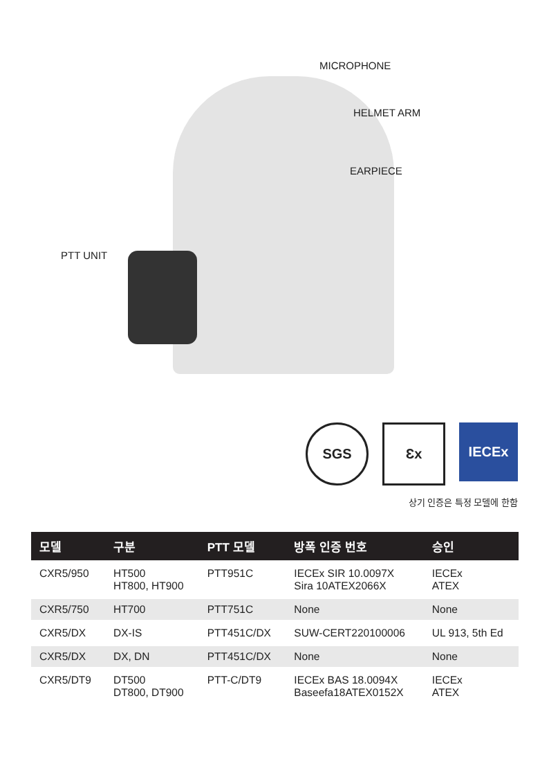MICROPHONE
HELMET ARM
EARPIECE
PTT UNIT
SGS
Ɛx
IECEx
상기 인증은 특정 모델에 한함
| 모델 | 구분 | PTT 모델 | 방폭 인증 번호 | 승인 |
| --- | --- | --- | --- | --- |
| CXR5/950 | HT500 HT800, HT900 | PTT951C | IECEx SIR 10.0097X Sira 10ATEX2066X | IECEx ATEX |
| CXR5/750 | HT700 | PTT751C | None | None |
| CXR5/DX | DX-IS | PTT451C/DX | SUW-CERT220100006 | UL 913, 5th Ed |
| CXR5/DX | DX, DN | PTT451C/DX | None | None |
| CXR5/DT9 | DT500 DT800, DT900 | PTT-C/DT9 | IECEx BAS 18.0094X Baseefa18ATEX0152X | IECEx ATEX |